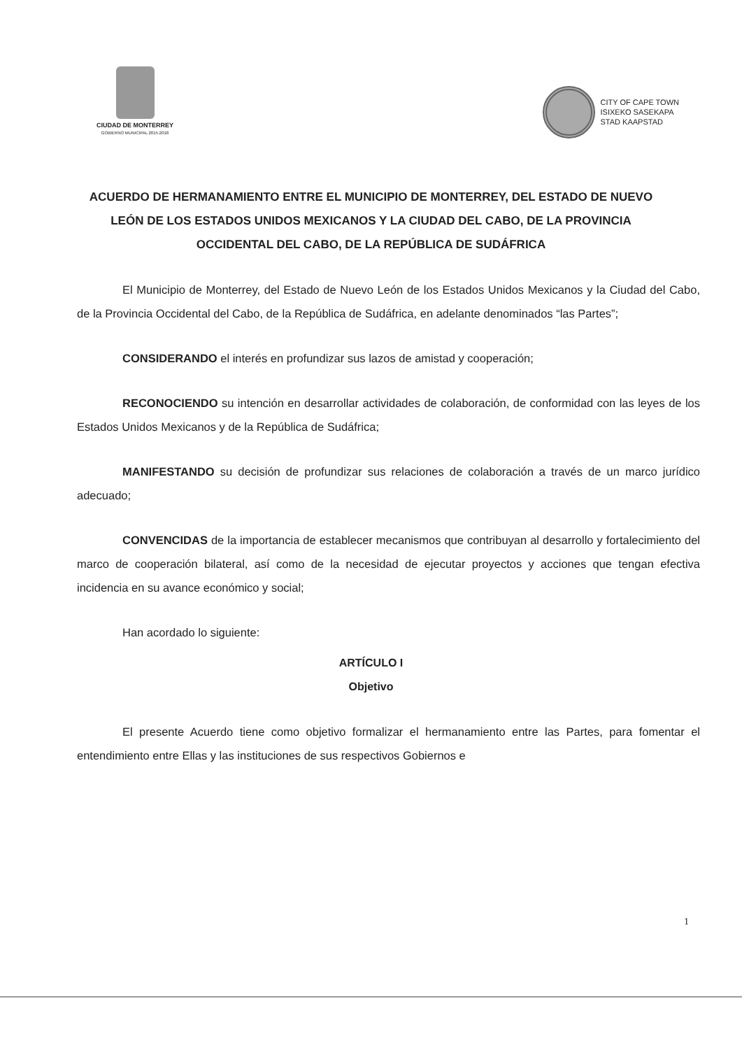CIUDAD DE MONTERREY
GOBIERNO MUNICIPAL 2015-2018
CITY OF CAPE TOWN
ISIXEKO SASEKAPA
STAD KAAPSTAD
ACUERDO DE HERMANAMIENTO ENTRE EL MUNICIPIO DE MONTERREY, DEL ESTADO DE NUEVO LEÓN DE LOS ESTADOS UNIDOS MEXICANOS Y LA CIUDAD DEL CABO, DE LA PROVINCIA OCCIDENTAL DEL CABO, DE LA REPÚBLICA DE SUDÁFRICA
El Municipio de Monterrey, del Estado de Nuevo León de los Estados Unidos Mexicanos y la Ciudad del Cabo, de la Provincia Occidental del Cabo, de la República de Sudáfrica, en adelante denominados “las Partes”;
CONSIDERANDO el interés en profundizar sus lazos de amistad y cooperación;
RECONOCIENDO su intención en desarrollar actividades de colaboración, de conformidad con las leyes de los Estados Unidos Mexicanos y de la República de Sudáfrica;
MANIFESTANDO su decisión de profundizar sus relaciones de colaboración a través de un marco jurídico adecuado;
CONVENCIDAS de la importancia de establecer mecanismos que contribuyan al desarrollo y fortalecimiento del marco de cooperación bilateral, así como de la necesidad de ejecutar proyectos y acciones que tengan efectiva incidencia en su avance económico y social;
Han acordado lo siguiente:
ARTÍCULO I
Objetivo
El presente Acuerdo tiene como objetivo formalizar el hermanamiento entre las Partes, para fomentar el entendimiento entre Ellas y las instituciones de sus respectivos Gobiernos e
1